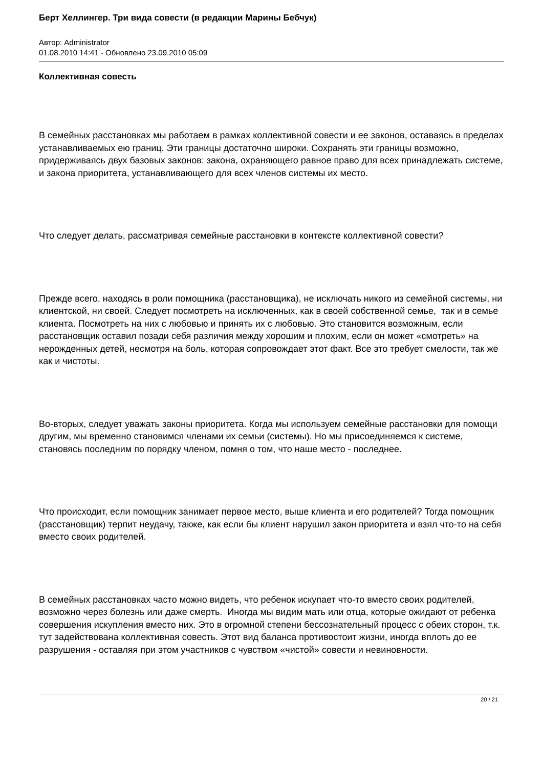Берт Хеллингер. Три вида совести (в редакции Марины Бебчук)
Автор: Administrator
01.08.2010 14:41 - Обновлено 23.09.2010 05:09
Коллективная совесть
В семейных расстановках мы работаем в рамках коллективной совести и ее законов, оставаясь в пределах устанавливаемых ею границ. Эти границы достаточно широки. Сохранять эти границы возможно, придерживаясь двух базовых законов: закона, охраняющего равное право для всех принадлежать системе, и закона приоритета, устанавливающего для всех членов системы их место.
Что следует делать, рассматривая семейные расстановки в контексте коллективной совести?
Прежде всего, находясь в роли помощника (расстановщика), не исключать никого из семейной системы, ни клиентской, ни своей. Следует посмотреть на исключенных, как в своей собственной семье, так и в семье клиента. Посмотреть на них с любовью и принять их с любовью. Это становится возможным, если расстановщик оставил позади себя различия между хорошим и плохим, если он может «смотреть» на нерожденных детей, несмотря на боль, которая сопровождает этот факт. Все это требует смелости, так же как и чистоты.
Во-вторых, следует уважать законы приоритета. Когда мы используем семейные расстановки для помощи другим, мы временно становимся членами их семьи (системы). Но мы присоединяемся к системе, становясь последним по порядку членом, помня о том, что наше место - последнее.
Что происходит, если помощник занимает первое место, выше клиента и его родителей? Тогда помощник (расстановщик) терпит неудачу, также, как если бы клиент нарушил закон приоритета и взял что-то на себя вместо своих родителей.
В семейных расстановках часто можно видеть, что ребенок искупает что-то вместо своих родителей, возможно через болезнь или даже смерть. Иногда мы видим мать или отца, которые ожидают от ребенка совершения искупления вместо них. Это в огромной степени бессознательный процесс с обеих сторон, т.к. тут задействована коллективная совесть. Этот вид баланса противостоит жизни, иногда вплоть до ее разрушения - оставляя при этом участников с чувством «чистой» совести и невиновности.
20 / 21